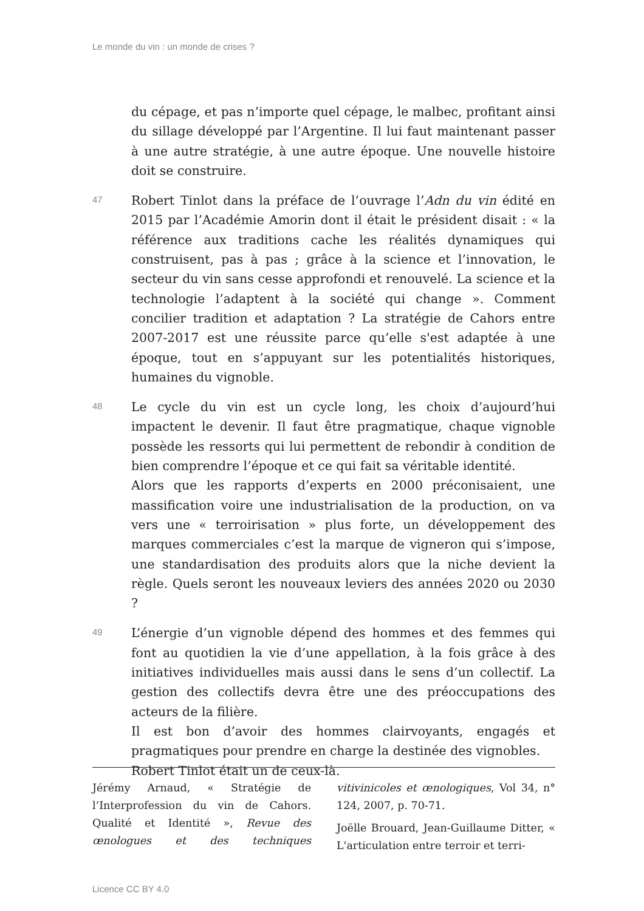Le monde du vin : un monde de crises ?
du cépage, et pas n’importe quel cépage, le malbec, profitant ainsi du sillage développé par l’Argentine. Il lui faut maintenant passer à une autre stratégie, à une autre époque. Une nouvelle histoire doit se construire.
47
Robert Tinlot dans la préface de l’ouvrage l’Adn du vin édité en 2015 par l’Académie Amorin dont il était le président disait : « la référence aux traditions cache les réalités dynamiques qui construisent, pas à pas ; grâce à la science et l’innovation, le secteur du vin sans cesse approfondi et renouvelé. La science et la technologie l’adaptent à la société qui change ». Comment concilier tradition et adaptation ? La stratégie de Cahors entre 2007-2017 est une réussite parce qu’elle s'est adaptée à une époque, tout en s’appuyant sur les potentialités historiques, humaines du vignoble.
48
Le cycle du vin est un cycle long, les choix d’aujourd’hui impactent le devenir. Il faut être pragmatique, chaque vignoble possède les ressorts qui lui permettent de rebondir à condition de bien comprendre l’époque et ce qui fait sa véritable identité.
Alors que les rapports d’experts en 2000 préconisaient, une massification voire une industrialisation de la production, on va vers une « terroirisation » plus forte, un développement des marques commerciales c’est la marque de vigneron qui s’impose, une standardisation des produits alors que la niche devient la règle. Quels seront les nouveaux leviers des années 2020 ou 2030 ?
49
L’énergie d’un vignoble dépend des hommes et des femmes qui font au quotidien la vie d’une appellation, à la fois grâce à des initiatives individuelles mais aussi dans le sens d’un collectif. La gestion des collectifs devra être une des préoccupations des acteurs de la filière.
Il est bon d’avoir des hommes clairvoyants, engagés et pragmatiques pour prendre en charge la destinée des vignobles.
Robert Tinlot était un de ceux-là.
Jérémy Arnaud, « Stratégie de l’Interprofession du vin de Cahors. Qualité et Identité », Revue des œnologues et des techniques vitivinicoles et œnologiques, Vol 34, n° 124, 2007, p. 70-71.
Joëlle Brouard, Jean-Guillaume Ditter, « L'articulation entre terroir et terri-
Licence CC BY 4.0